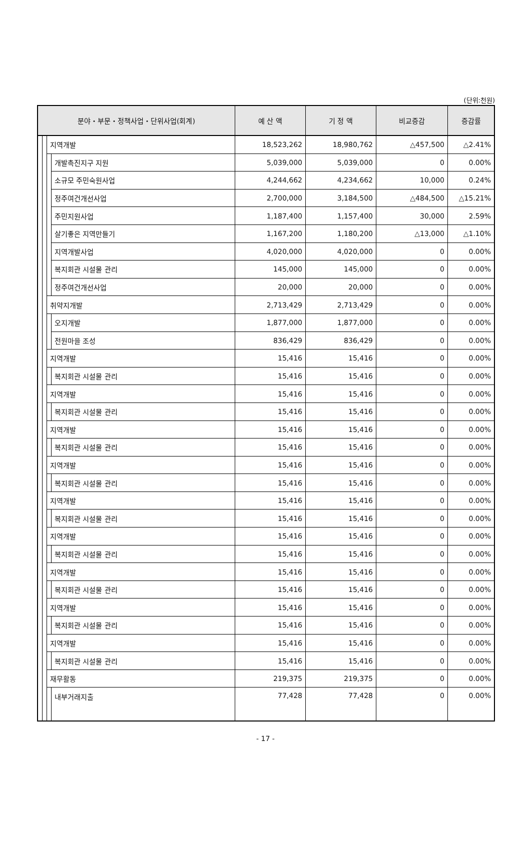(단위:천원)
| 분야・부문・정책사업・단위사업(회계) | | | | 예 산 액 | 기 정 액 | 비교증감 | 증감률 |
| --- | --- | --- | --- | --- | --- | --- | --- |
| | | 지역개발 | | 18,523,262 | 18,980,762 | △457,500 | △2.41% |
| | | | 개발촉진지구 지원 | 5,039,000 | 5,039,000 | 0 | 0.00% |
| | | | 소규모 주민숙원사업 | 4,244,662 | 4,234,662 | 10,000 | 0.24% |
| | | | 정주여건개선사업 | 2,700,000 | 3,184,500 | △484,500 | △15.21% |
| | | | 주민지원사업 | 1,187,400 | 1,157,400 | 30,000 | 2.59% |
| | | | 살기좋은 지역만들기 | 1,167,200 | 1,180,200 | △13,000 | △1.10% |
| | | | 지역개발사업 | 4,020,000 | 4,020,000 | 0 | 0.00% |
| | | | 복지회관 시설물 관리 | 145,000 | 145,000 | 0 | 0.00% |
| | | | 정주여건개선사업 | 20,000 | 20,000 | 0 | 0.00% |
| | | 취약지개발 | | 2,713,429 | 2,713,429 | 0 | 0.00% |
| | | | 오지개발 | 1,877,000 | 1,877,000 | 0 | 0.00% |
| | | | 전원마을 조성 | 836,429 | 836,429 | 0 | 0.00% |
| | | 지역개발 | | 15,416 | 15,416 | 0 | 0.00% |
| | | | 복지회관 시설물 관리 | 15,416 | 15,416 | 0 | 0.00% |
| | | 지역개발 | | 15,416 | 15,416 | 0 | 0.00% |
| | | | 복지회관 시설물 관리 | 15,416 | 15,416 | 0 | 0.00% |
| | | 지역개발 | | 15,416 | 15,416 | 0 | 0.00% |
| | | | 복지회관 시설물 관리 | 15,416 | 15,416 | 0 | 0.00% |
| | | 지역개발 | | 15,416 | 15,416 | 0 | 0.00% |
| | | | 복지회관 시설물 관리 | 15,416 | 15,416 | 0 | 0.00% |
| | | 지역개발 | | 15,416 | 15,416 | 0 | 0.00% |
| | | | 복지회관 시설물 관리 | 15,416 | 15,416 | 0 | 0.00% |
| | | 지역개발 | | 15,416 | 15,416 | 0 | 0.00% |
| | | | 복지회관 시설물 관리 | 15,416 | 15,416 | 0 | 0.00% |
| | | 지역개발 | | 15,416 | 15,416 | 0 | 0.00% |
| | | | 복지회관 시설물 관리 | 15,416 | 15,416 | 0 | 0.00% |
| | | 지역개발 | | 15,416 | 15,416 | 0 | 0.00% |
| | | | 복지회관 시설물 관리 | 15,416 | 15,416 | 0 | 0.00% |
| | | 지역개발 | | 15,416 | 15,416 | 0 | 0.00% |
| | | | 복지회관 시설물 관리 | 15,416 | 15,416 | 0 | 0.00% |
| | | 재무활동 | | 219,375 | 219,375 | 0 | 0.00% |
| | | | 내부거래지출 | 77,428 | 77,428 | 0 | 0.00% |
- 17 -